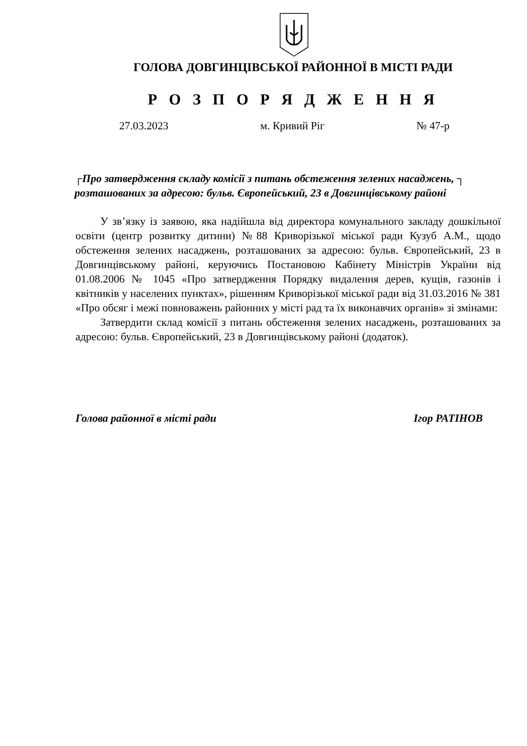ГОЛОВА ДОВГИНЦІВСЬКОЇ РАЙОННОЇ В МІСТІ РАДИ
Р О З П О Р Я Д Ж Е Н Н Я
27.03.2023 м. Кривий Ріг № 47-р
┌Про затвердження складу комісії з питань обстеження зелених насаджень, ┐
розташованих за адресою: бульв. Європейський, 23 в Довгинцівському районі
У зв’язку із заявою, яка надійшла від директора комунального закладу дошкільної освіти (центр розвитку дитини) №88 Криворізької міської ради Кузуб А.М., щодо обстеження зелених насаджень, розташованих за адресою: бульв. Європейський, 23 в Довгинцівському районі, керуючись Постановою Кабінету Міністрів України від 01.08.2006 № 1045 «Про затвердження Порядку видалення дерев, кущів, газонів і квітників у населених пунктах», рішенням Криворізької міської ради від 31.03.2016 № 381 «Про обсяг і межі повноважень районних у місті рад та їх виконавчих органів» зі змінами:
Затвердити склад комісії з питань обстеження зелених насаджень, роз­ташованих за адресою: бульв. Європейський, 23 в Довгинцівському районі (додаток).
Голова районної в місті ради Ігор РАТІНОВ